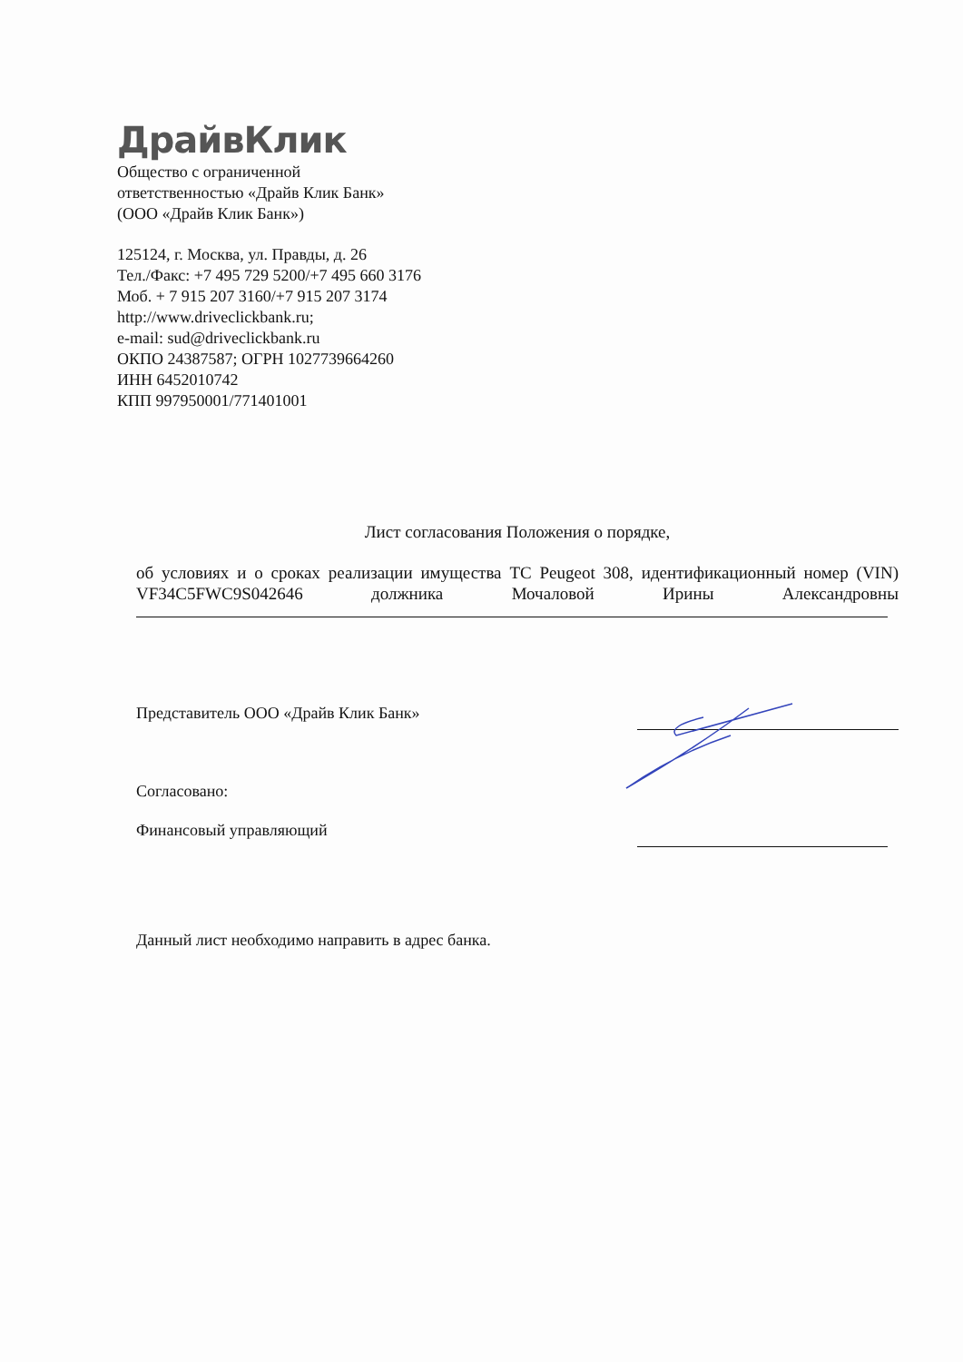ДрайвКлик
Общество с ограниченной
ответственностью «Драйв Клик Банк»
(ООО «Драйв Клик Банк»)
125124, г. Москва, ул. Правды, д. 26
Тел./Факс: +7 495 729 5200/+7 495 660 3176
Моб. + 7 915 207 3160/+7 915 207 3174
http://www.driveclickbank.ru;
e-mail: sud@driveclickbank.ru
ОКПО 24387587; ОГРН 1027739664260
ИНН 6452010742
КПП 997950001/771401001
Лист согласования Положения о порядке,
об условиях и о сроках реализации имущества ТС Peugeot 308, идентификационный номер (VIN) VF34C5FWC9S042646 должника Мочаловой Ирины Александровны
Представитель ООО «Драйв Клик Банк»
Согласовано:
Финансовый управляющий
Данный лист необходимо направить в адрес банка.